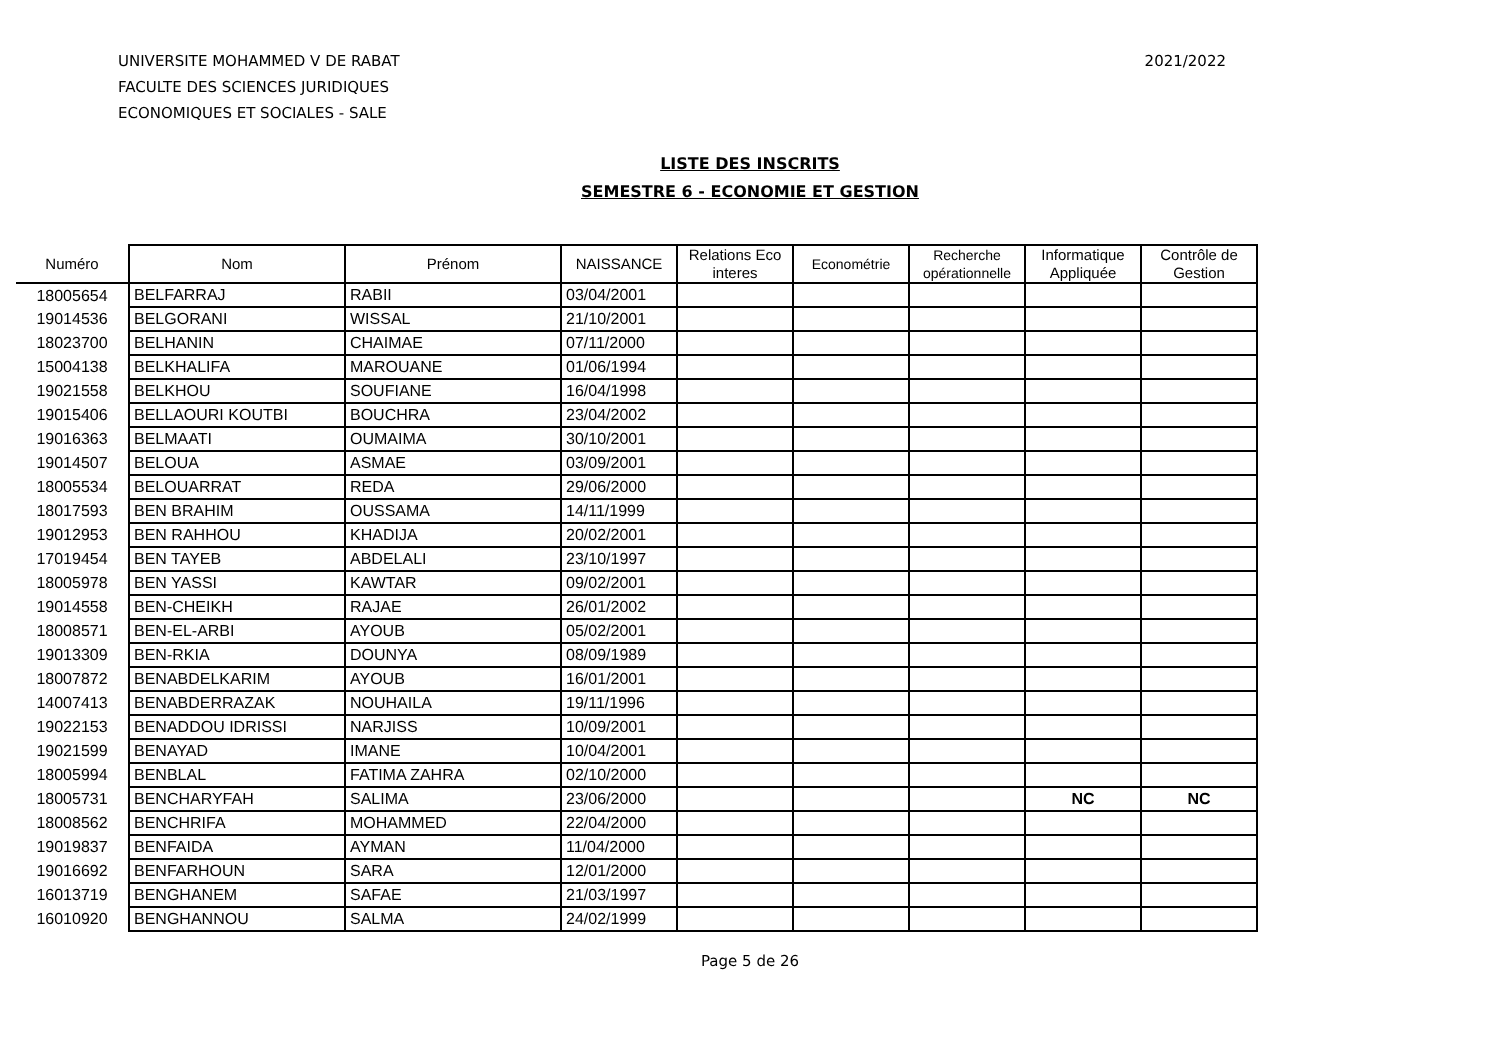UNIVERSITE MOHAMMED V DE RABAT
FACULTE DES SCIENCES JURIDIQUES
ECONOMIQUES ET SOCIALES - SALE
2021/2022
LISTE DES INSCRITS
SEMESTRE 6 - ECONOMIE ET GESTION
| Numéro | Nom | Prénom | NAISSANCE | Relations Eco interes | Econométrie | Recherche opérationnelle | Informatique Appliquée | Contrôle de Gestion |
| --- | --- | --- | --- | --- | --- | --- | --- | --- |
| 18005654 | BELFARRAJ | RABII | 03/04/2001 | | | | | |
| 19014536 | BELGORANI | WISSAL | 21/10/2001 | | | | | |
| 18023700 | BELHANIN | CHAIMAE | 07/11/2000 | | | | | |
| 15004138 | BELKHALIFA | MAROUANE | 01/06/1994 | | | | | |
| 19021558 | BELKHOU | SOUFIANE | 16/04/1998 | | | | | |
| 19015406 | BELLAOURI KOUTBI | BOUCHRA | 23/04/2002 | | | | | |
| 19016363 | BELMAATI | OUMAIMA | 30/10/2001 | | | | | |
| 19014507 | BELOUA | ASMAE | 03/09/2001 | | | | | |
| 18005534 | BELOUARRAT | REDA | 29/06/2000 | | | | | |
| 18017593 | BEN BRAHIM | OUSSAMA | 14/11/1999 | | | | | |
| 19012953 | BEN RAHHOU | KHADIJA | 20/02/2001 | | | | | |
| 17019454 | BEN TAYEB | ABDELALI | 23/10/1997 | | | | | |
| 18005978 | BEN YASSI | KAWTAR | 09/02/2001 | | | | | |
| 19014558 | BEN-CHEIKH | RAJAE | 26/01/2002 | | | | | |
| 18008571 | BEN-EL-ARBI | AYOUB | 05/02/2001 | | | | | |
| 19013309 | BEN-RKIA | DOUNYA | 08/09/1989 | | | | | |
| 18007872 | BENABDELKARIM | AYOUB | 16/01/2001 | | | | | |
| 14007413 | BENABDERRAZAK | NOUHAILA | 19/11/1996 | | | | | |
| 19022153 | BENADDOU IDRISSI | NARJISS | 10/09/2001 | | | | | |
| 19021599 | BENAYAD | IMANE | 10/04/2001 | | | | | |
| 18005994 | BENBLAL | FATIMA ZAHRA | 02/10/2000 | | | | | |
| 18005731 | BENCHARYFAH | SALIMA | 23/06/2000 | | | | NC | NC |
| 18008562 | BENCHRIFA | MOHAMMED | 22/04/2000 | | | | | |
| 19019837 | BENFAIDA | AYMAN | 11/04/2000 | | | | | |
| 19016692 | BENFARHOUN | SARA | 12/01/2000 | | | | | |
| 16013719 | BENGHANEM | SAFAE | 21/03/1997 | | | | | |
| 16010920 | BENGHANNOU | SALMA | 24/02/1999 | | | | | |
Page 5 de 26